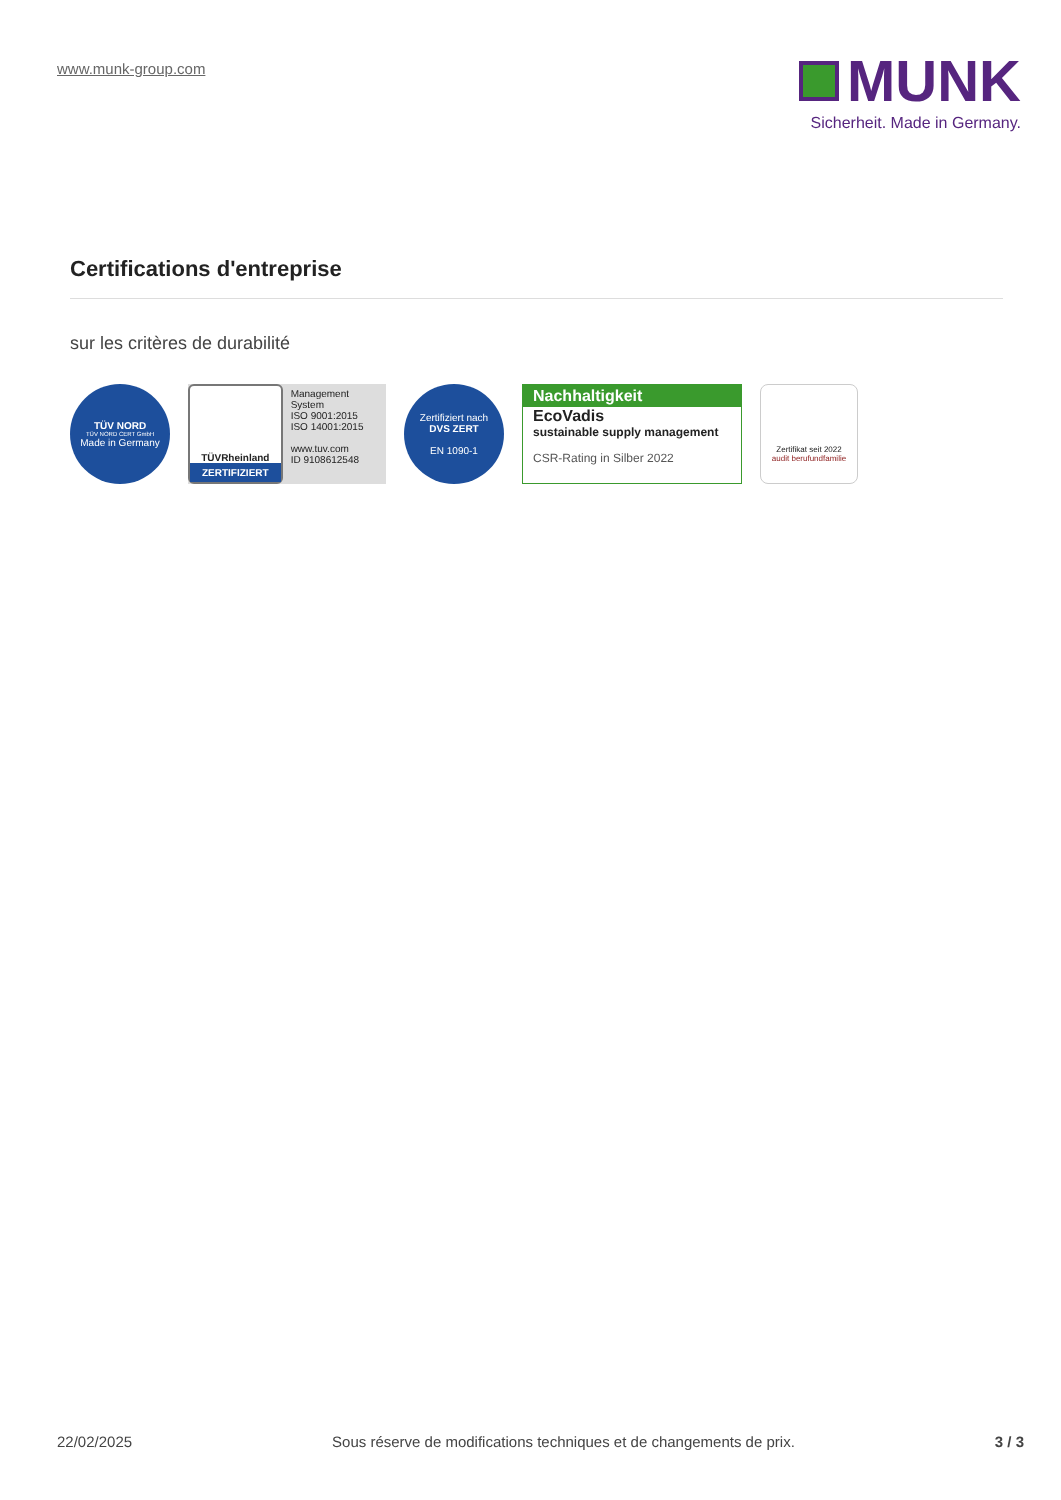www.munk-group.com
MUNK
Sicherheit. Made in Germany.
Certifications d'entreprise
sur les critères de durabilité
TÜV NORD
TÜV NORD CERT GmbH
Made in Germany
TÜVRheinland
ZERTIFIZIERT
Management System
ISO 9001:2015
ISO 14001:2015
www.tuv.com
ID 9108612548
Zertifiziert nach
DVS ZERT
EN 1090-1
Nachhaltigkeit
EcoVadis
sustainable supply management
CSR-Rating in Silber 2022
Zertifikat seit 2022
audit berufundfamilie
22/02/2025 Sous réserve de modifications techniques et de changements de prix. 3 / 3